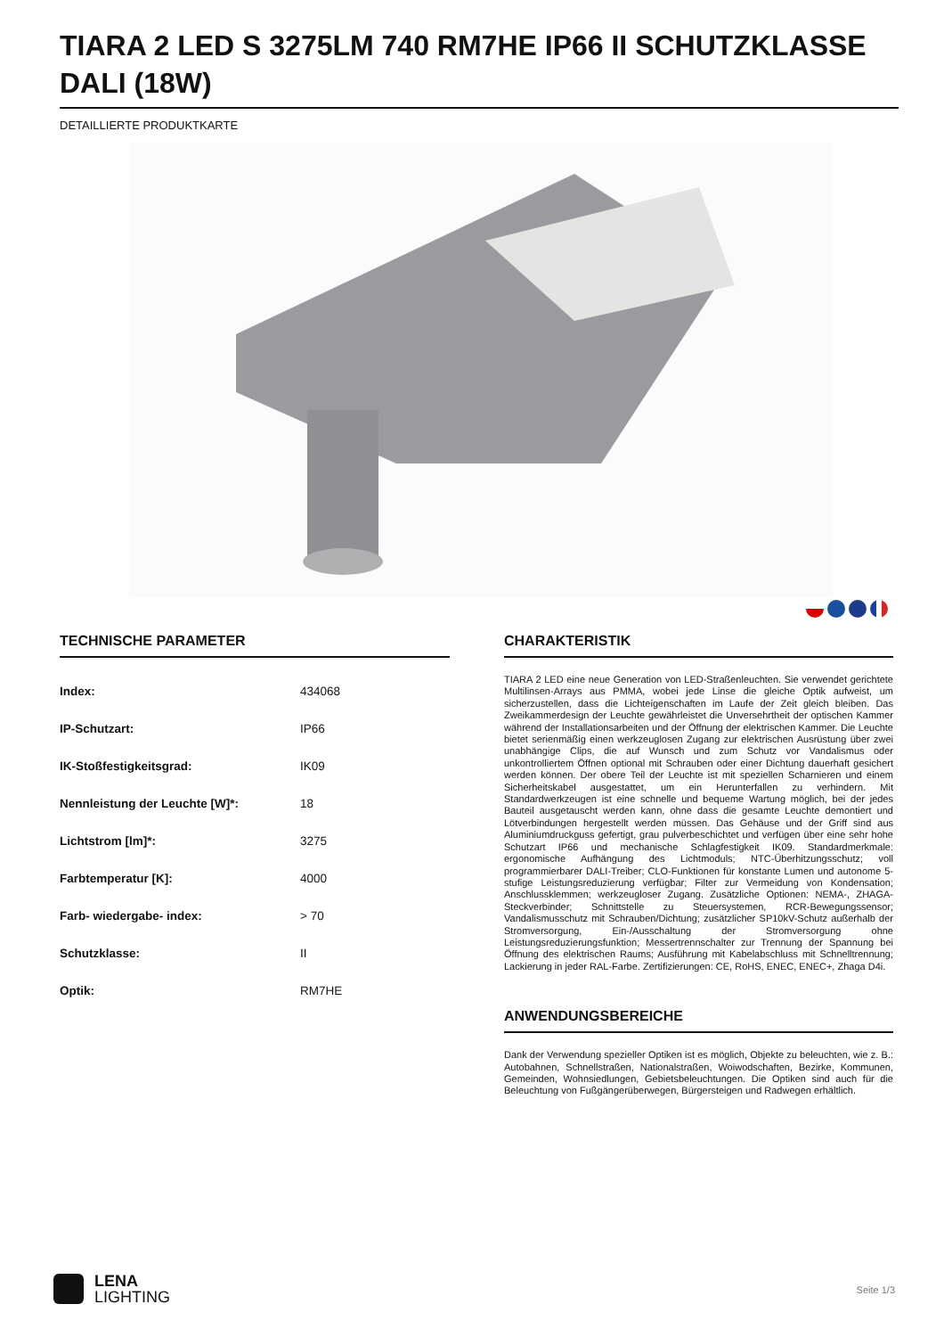TIARA 2 LED S 3275LM 740 RM7HE IP66 II SCHUTZKLASSE DALI (18W)
DETAILLIERTE PRODUKTKARTE
TECHNISCHE PARAMETER
| Index: | 434068 |
| IP-Schutzart: | IP66 |
| IK-Stoßfestigkeitsgrad: | IK09 |
| Nennleistung der Leuchte [W]*: | 18 |
| Lichtstrom [lm]*: | 3275 |
| Farbtemperatur [K]: | 4000 |
| Farb- wiedergabe- index: | > 70 |
| Schutzklasse: | II |
| Optik: | RM7HE |
CHARAKTERISTIK
TIARA 2 LED eine neue Generation von LED-Straßenleuchten. Sie verwendet gerichtete Multilinsen-Arrays aus PMMA, wobei jede Linse die gleiche Optik aufweist, um sicherzustellen, dass die Lichteigenschaften im Laufe der Zeit gleich bleiben. Das Zweikammerdesign der Leuchte gewährleistet die Unversehrtheit der optischen Kammer während der Installationsarbeiten und der Öffnung der elektrischen Kammer. Die Leuchte bietet serienmäßig einen werkzeuglosen Zugang zur elektrischen Ausrüstung über zwei unabhängige Clips, die auf Wunsch und zum Schutz vor Vandalismus oder unkontrolliertem Öffnen optional mit Schrauben oder einer Dichtung dauerhaft gesichert werden können. Der obere Teil der Leuchte ist mit speziellen Scharnieren und einem Sicherheitskabel ausgestattet, um ein Herunterfallen zu verhindern. Mit Standardwerkzeugen ist eine schnelle und bequeme Wartung möglich, bei der jedes Bauteil ausgetauscht werden kann, ohne dass die gesamte Leuchte demontiert und Lötverbindungen hergestellt werden müssen. Das Gehäuse und der Griff sind aus Aluminiumdruckguss gefertigt, grau pulverbeschichtet und verfügen über eine sehr hohe Schutzart IP66 und mechanische Schlagfestigkeit IK09. Standardmerkmale: ergonomische Aufhängung des Lichtmoduls; NTC-Überhitzungsschutz; voll programmierbarer DALI-Treiber; CLO-Funktionen für konstante Lumen und autonome 5-stufige Leistungsreduzierung verfügbar; Filter zur Vermeidung von Kondensation; Anschlussklemmen; werkzeugloser Zugang. Zusätzliche Optionen: NEMA-, ZHAGA-Steckverbinder; Schnittstelle zu Steuersystemen, RCR-Bewegungssensor; Vandalismusschutz mit Schrauben/Dichtung; zusätzlicher SP10kV-Schutz außerhalb der Stromversorgung, Ein-/Ausschaltung der Stromversorgung ohne Leistungsreduzierungsfunktion; Messertrennschalter zur Trennung der Spannung bei Öffnung des elektrischen Raums; Ausführung mit Kabelabschluss mit Schnelltrennung; Lackierung in jeder RAL-Farbe. Zertifizierungen: CE, RoHS, ENEC, ENEC+, Zhaga D4i.
ANWENDUNGSBEREICHE
Dank der Verwendung spezieller Optiken ist es möglich, Objekte zu beleuchten, wie z. B.: Autobahnen, Schnellstraßen, Nationalstraßen, Woiwodschaften, Bezirke, Kommunen, Gemeinden, Wohnsiedlungen, Gebietsbeleuchtungen. Die Optiken sind auch für die Beleuchtung von Fußgängerüberwegen, Bürgersteigen und Radwegen erhältlich.
LENA
LIGHTING
Seite 1/3